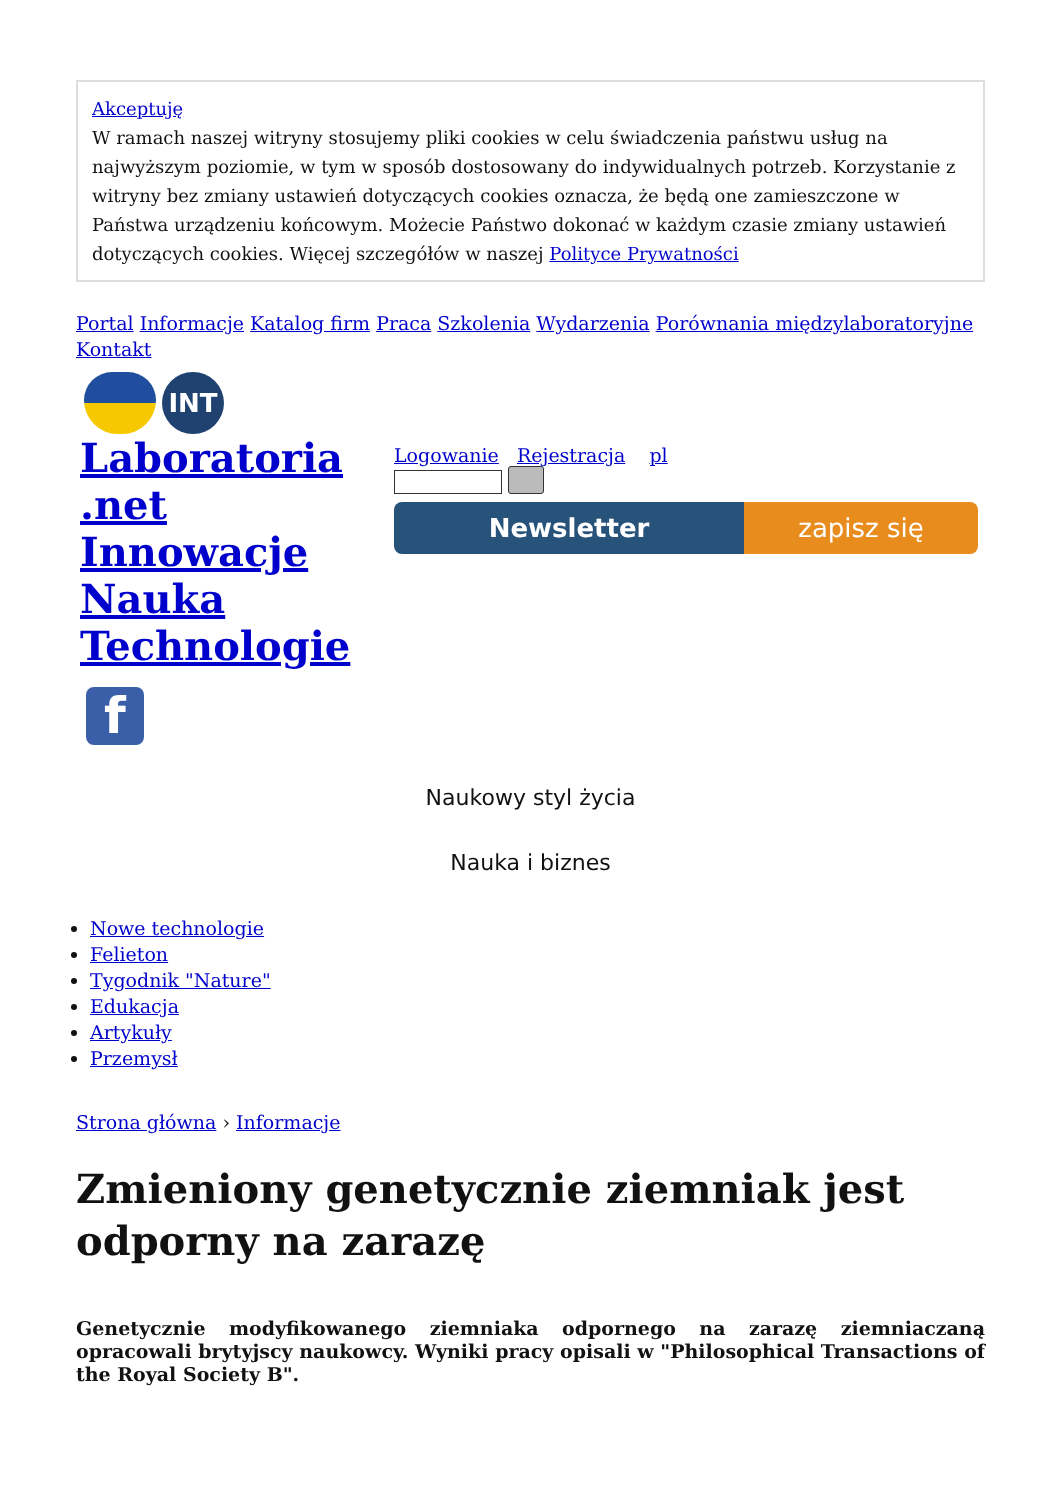Akceptuję
W ramach naszej witryny stosujemy pliki cookies w celu świadczenia państwu usług na najwyższym poziomie, w tym w sposób dostosowany do indywidualnych potrzeb. Korzystanie z witryny bez zmiany ustawień dotyczących cookies oznacza, że będą one zamieszczone w Państwa urządzeniu końcowym. Możecie Państwo dokonać w każdym czasie zmiany ustawień dotyczących cookies. Więcej szczegółów w naszej Polityce Prywatności
Portal Informacje Katalog firm Praca Szkolenia Wydarzenia Porównania międzylaboratoryjne Kontakt
INT
Laboratoria .net Innowacje Nauka Technologie
Logowanie Rejestracja pl
Newsletter zapisz się
f
Naukowy styl życia
Nauka i biznes
Nowe technologie
Felieton
Tygodnik "Nature"
Edukacja
Artykuły
Przemysł
Strona główna › Informacje
Zmieniony genetycznie ziemniak jest odporny na zarazę
Genetycznie modyfikowanego ziemniaka odpornego na zarazę ziemniaczaną opracowali brytyjscy naukowcy. Wyniki pracy opisali w "Philosophical Transactions of the Royal Society B".